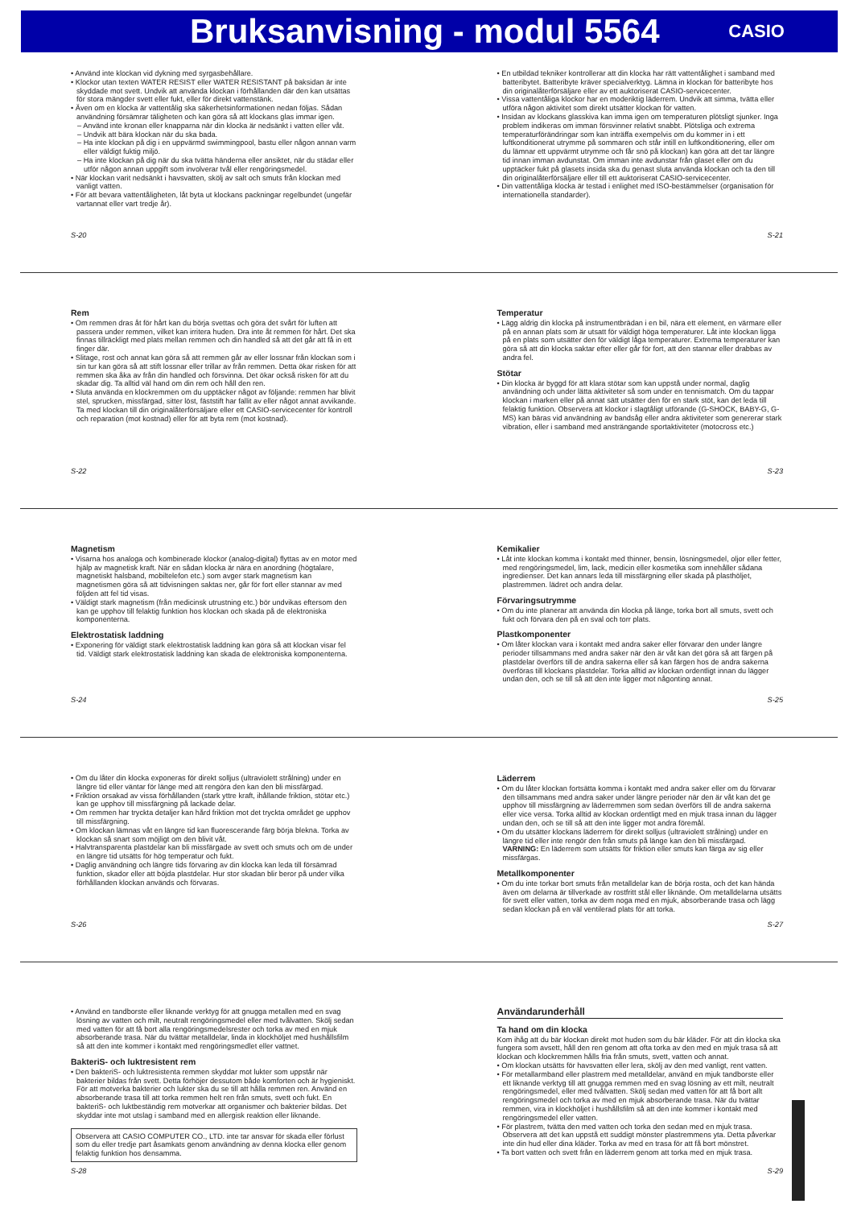Bruksanvisning - modul 5564
CASIO
• Använd inte klockan vid dykning med syrgasbehållare.
• Klockor utan texten WATER RESIST eller WATER RESISTANT på baksidan är inte skyddade mot svett. Undvik att använda klockan i förhållanden där den kan utsättas för stora mängder svett eller fukt, eller för direkt vattenstänk.
• Även om en klocka är vattentålig ska säkerhetsinformationen nedan följas. Sådan användning försämrar täligheten och kan göra så att klockans glas immar igen.
– Använd inte kronan eller knapparna när din klocka är nedsänkt i vatten eller våt.
– Undvik att bära klockan när du ska bada.
– Ha inte klockan på dig i en uppvärmd swimmingpool, bastu eller någon annan varm eller väldigt fuktig miljö.
– Ha inte klockan på dig när du ska tvätta händerna eller ansiktet, när du städar eller utför någon annan uppgift som involverar tvål eller rengöringsmedel.
• När klockan varit nedsänkt i havsvatten, skölj av salt och smuts från klockan med vanligt vatten.
• För att bevara vattentåligheten, låt byta ut klockans packningar regelbundet (ungefär vartannat eller vart tredje år).
S-20
• En utbildad tekniker kontrollerar att din klocka har rätt vattentålighet i samband med batteribytet. Batteribyte kräver specialverktyg. Lämna in klockan för batteribyte hos din originalåterförsäljare eller av ett auktoriserat CASIO-servicecenter.
• Vissa vattentåliga klockor har en moderiktig läderrem. Undvik att simma, tvätta eller utföra någon aktivitet som direkt utsätter klockan för vatten.
• Insidan av klockans glasskiva kan imma igen om temperaturen plötsligt sjunker. Inga problem indikeras om imman försvinner relativt snabbt. Plötsliga och extrema temperaturförändringar som kan inträffa exempelvis om du kommer in i ett luftkonditionerat utrymme på sommaren och står intill en luftkonditionering, eller om du lämnar ett uppvärmt utrymme och får snö på klockan) kan göra att det tar längre tid innan imman avdunstat. Om imman inte avdunstar från glaset eller om du upptäcker fukt på glasets insida ska du genast sluta använda klockan och ta den till din originalåterförsäljare eller till ett auktoriserat CASIO-servicecenter.
• Din vattentåliga klocka är testad i enlighet med ISO-bestämmelser (organisation för internationella standarder).
S-21
Rem
• Om remmen dras åt för hårt kan du börja svettas och göra det svårt för luften att passera under remmen, vilket kan irritera huden. Dra inte åt remmen för hårt. Det ska finnas tillräckligt med plats mellan remmen och din handled så att det går att få in ett finger där.
• Slitage, rost och annat kan göra så att remmen går av eller lossnar från klockan som i sin tur kan göra så att stift lossnar eller trillar av från remmen. Detta ökar risken för att remmen ska åka av från din handled och försvinna. Det ökar också risken för att du skadar dig. Ta alltid väl hand om din rem och håll den ren.
• Sluta använda en klockremmen om du upptäcker något av följande: remmen har blivit stel, sprucken, missfärgad, sitter löst, fäststift har fallit av eller något annat avvikande. Ta med klockan till din originalåterförsäljare eller ett CASIO-servicecenter för kontroll och reparation (mot kostnad) eller för att byta rem (mot kostnad).
S-22
Temperatur
• Lägg aldrig din klocka på instrumentbrädan i en bil, nära ett element, en värmare eller på en annan plats som är utsatt för väldigt höga temperaturer. Låt inte klockan ligga på en plats som utsätter den för väldigt låga temperaturer. Extrema temperaturer kan göra så att din klocka saktar efter eller går för fort, att den stannar eller drabbas av andra fel.
Stötar
• Din klocka är byggd för att klara stötar som kan uppstå under normal, daglig användning och under lätta aktiviteter så som under en tennismatch. Om du tappar klockan i marken eller på annat sätt utsätter den för en stark stöt, kan det leda till felaktig funktion. Observera att klockor i slagtåligt utförande (G-SHOCK, BABY-G, G-MS) kan bäras vid användning av bandsåg eller andra aktiviteter som genererar stark vibration, eller i samband med ansträngande sportaktiviteter (motocross etc.)
S-23
Magnetism
• Visarna hos analoga och kombinerade klockor (analog-digital) flyttas av en motor med hjälp av magnetisk kraft. När en sådan klocka är nära en anordning (högtalare, magnetiskt halsband, mobiltelefon etc.) som avger stark magnetism kan magnetismen göra så att tidvisningen saktas ner, går för fort eller stannar av med följden att fel tid visas.
• Väldigt stark magnetism (från medicinsk utrustning etc.) bör undvikas eftersom den kan ge upphov till felaktig funktion hos klockan och skada på de elektroniska komponenterna.
Elektrostatisk laddning
• Exponering för väldigt stark elektrostatisk laddning kan göra så att klockan visar fel tid. Väldigt stark elektrostatisk laddning kan skada de elektroniska komponenterna.
S-24
Kemikalier
• Låt inte klockan komma i kontakt med thinner, bensin, lösningsmedel, oljor eller fetter, med rengöringsmedel, lim, lack, medicin eller kosmetika som innehåller sådana ingredienser. Det kan annars leda till missfärgning eller skada på plasthöljet, plastremmen. lädret och andra delar.
Förvaringsutrymme
• Om du inte planerar att använda din klocka på länge, torka bort all smuts, svett och fukt och förvara den på en sval och torr plats.
Plastkomponenter
• Om låter klockan vara i kontakt med andra saker eller förvarar den under längre perioder tillsammans med andra saker när den är våt kan det göra så att färgen på plastdelar överförs till de andra sakerna eller så kan färgen hos de andra sakerna överföras till klockans plastdelar. Torka alltid av klockan ordentligt innan du lägger undan den, och se till så att den inte ligger mot någonting annat.
S-25
• Om du låter din klocka exponeras för direkt solljus (ultraviolett strålning) under en längre tid eller väntar för länge med att rengöra den kan den bli missfärgad.
• Friktion orsakad av vissa förhållanden (stark yttre kraft, ihållande friktion, stötar etc.) kan ge upphov till missfärgning på lackade delar.
• Om remmen har tryckta detaljer kan hård friktion mot det tryckta området ge upphov till missfärgning.
• Om klockan lämnas våt en längre tid kan fluorescerande färg börja blekna. Torka av klockan så snart som möjligt om den blivit våt.
• Halvtransparenta plastdelar kan bli missfärgade av svett och smuts och om de under en längre tid utsätts för hög temperatur och fukt.
• Daglig användning och längre tids förvaring av din klocka kan leda till försämrad funktion, skador eller att böjda plastdelar. Hur stor skadan blir beror på under vilka förhållanden klockan används och förvaras.
S-26
Läderrem
• Om du låter klockan fortsätta komma i kontakt med andra saker eller om du förvarar den tillsammans med andra saker under längre perioder när den är våt kan det ge upphov till missfärgning av läderremmen som sedan överförs till de andra sakerna eller vice versa. Torka alltid av klockan ordentligt med en mjuk trasa innan du lägger undan den, och se till så att den inte ligger mot andra föremål.
• Om du utsätter klockans läderrem för direkt solljus (ultraviolett strålning) under en längre tid eller inte rengör den från smuts på länge kan den bli missfärgad.
VARNING: En läderrem som utsätts för friktion eller smuts kan färga av sig eller missfärgas.
Metallkomponenter
• Om du inte torkar bort smuts från metalldelar kan de börja rosta, och det kan hända även om delarna är tillverkade av rostfritt stål eller liknände. Om metalldelarna utsätts för svett eller vatten, torka av dem noga med en mjuk, absorberande trasa och lägg sedan klockan på en väl ventilerad plats för att torka.
S-27
• Använd en tandborste eller liknande verktyg för att gnugga metallen med en svag lösning av vatten och milt, neutralt rengöringsmedel eller med tvålvatten. Skölj sedan med vatten för att få bort alla rengöringsmedelsrester och torka av med en mjuk absorberande trasa. När du tvättar metalldelar, linda in klockhöljet med hushållsfilm så att den inte kommer i kontakt med rengöringsmedlet eller vattnet.
BakteriS- och luktresistent rem
• Den bakteriS- och luktresistenta remmen skyddar mot lukter som uppstår när bakterier bildas från svett. Detta förhöjer dessutom både komforten och är hygieniskt. För att motverka bakterier och lukter ska du se till att hålla remmen ren. Använd en absorberande trasa till att torka remmen helt ren från smuts, svett och fukt. En bakteriS- och luktbeständig rem motverkar att organismer och bakterier bildas. Det skyddar inte mot utslag i samband med en allergisk reaktion eller liknande.
Observera att CASIO COMPUTER CO., LTD. inte tar ansvar för skada eller förlust som du eller tredje part åsamkats genom användning av denna klocka eller genom felaktig funktion hos densamma.
S-28
Användarunderhåll
Ta hand om din klocka
Kom ihåg att du bär klockan direkt mot huden som du bär kläder. För att din klocka ska fungera som avsett, håll den ren genom att ofta torka av den med en mjuk trasa så att klockan och klockremmen hålls fria från smuts, svett, vatten och annat.
• Om klockan utsätts för havsvatten eller lera, skölj av den med vanligt, rent vatten.
• För metallarmband eller plastrem med metalldelar, använd en mjuk tandborste eller ett liknande verktyg till att gnugga remmen med en svag lösning av ett milt, neutralt rengöringsmedel, eller med tvålvatten. Skölj sedan med vatten för att få bort allt rengöringsmedel och torka av med en mjuk absorberande trasa. När du tvättar remmen, vira in klockhöljet i hushållsfilm så att den inte kommer i kontakt med rengöringsmedel eller vatten.
• För plastrem, tvätta den med vatten och torka den sedan med en mjuk trasa. Observera att det kan uppstå ett suddigt mönster plastremmens yta. Detta påverkar inte din hud eller dina kläder. Torka av med en trasa för att få bort mönstret.
• Ta bort vatten och svett från en läderrem genom att torka med en mjuk trasa.
S-29